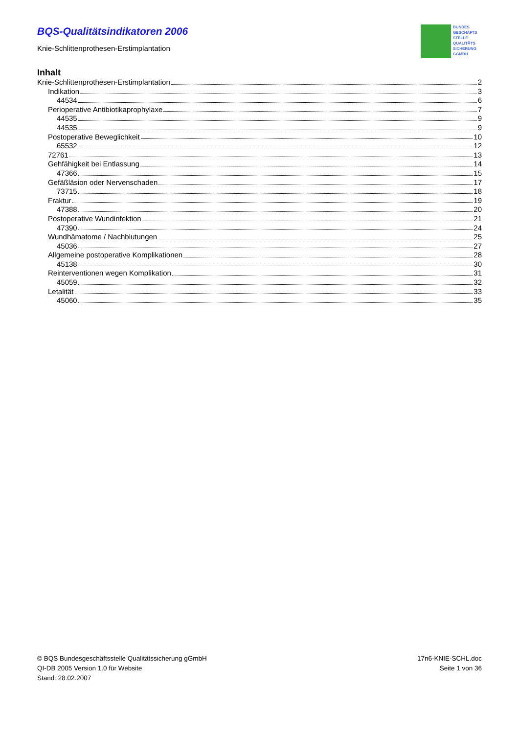BQS-Qualitätsindikatoren 2006
Knie-Schlittenprothesen-Erstimplantation
BUNDES
GESCHÄFTS
STELLE
QUALITÄTS
SICHERUNG
GGMBH
Inhalt
Knie-Schlittenprothesen-Erstimplantation 2
Indikation 3
44534 6
Perioperative Antibiotikaprophylaxe 7
44535 9
44535 9
Postoperative Beweglichkeit 10
65532 12
72761 13
Gehfähigkeit bei Entlassung 14
47366 15
Gefäßläsion oder Nervenschaden 17
73715 18
Fraktur 19
47388 20
Postoperative Wundinfektion 21
47390 24
Wundhämatome / Nachblutungen 25
45036 27
Allgemeine postoperative Komplikationen 28
45138 30
Reinterventionen wegen Komplikation 31
45059 32
Letalität 33
45060 35
© BQS Bundesgeschäftsstelle Qualitätssicherung gGmbH
QI-DB 2005 Version 1.0 für Website
Stand: 28.02.2007
17n6-KNIE-SCHL.doc
Seite 1 von 36